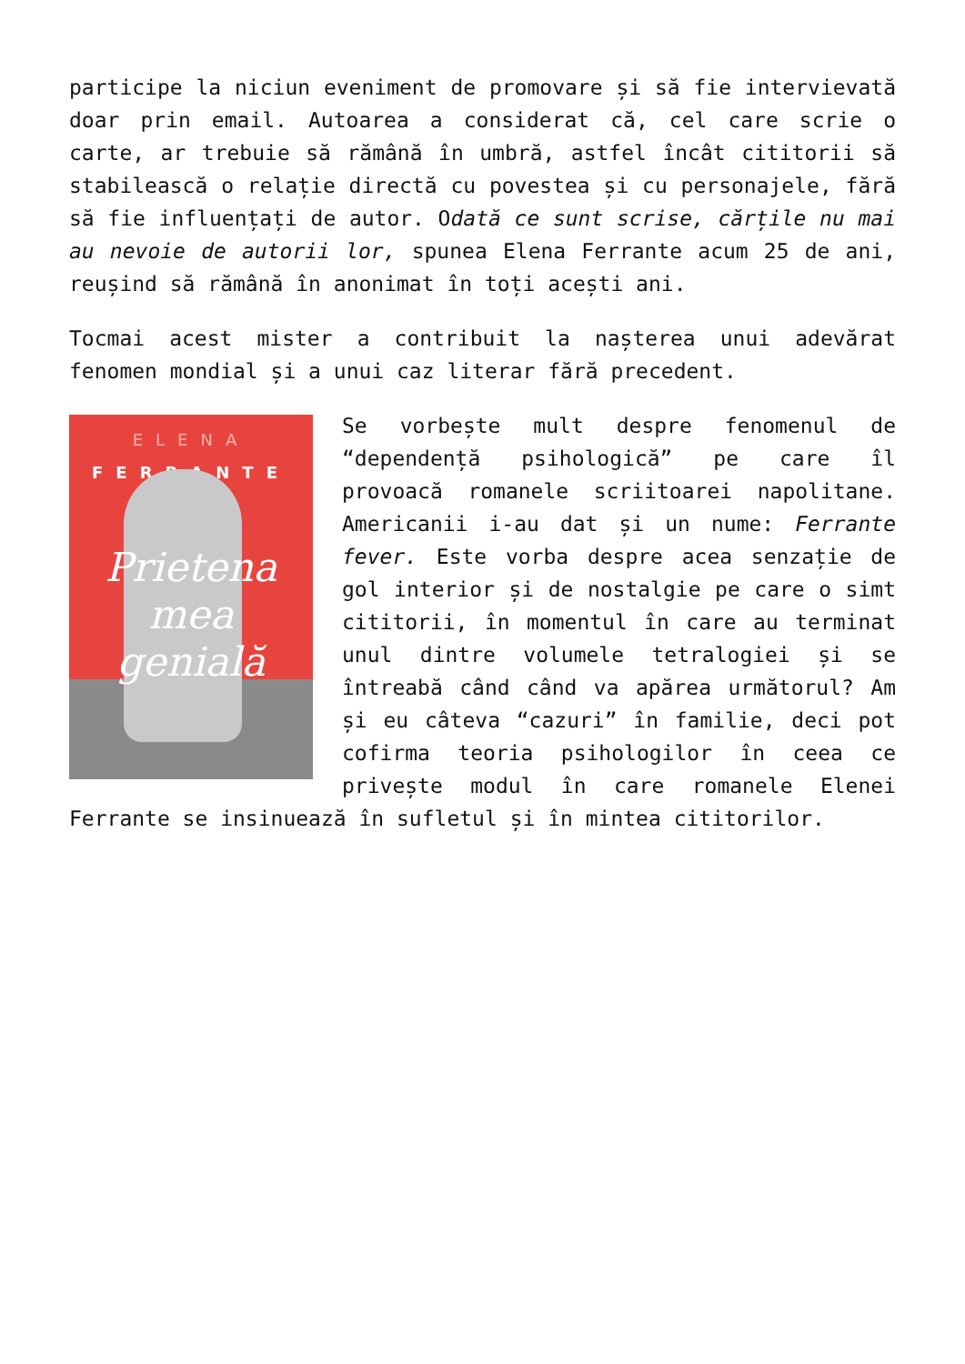participe la niciun eveniment de promovare și să fie intervievată doar prin email. Autoarea a considerat că, cel care scrie o carte, ar trebuie să rămână în umbră, astfel încât cititorii să stabilească o relație directă cu povestea și cu personajele, fără să fie influențați de autor. Odată ce sunt scrise, cărțile nu mai au nevoie de autorii lor, spunea Elena Ferrante acum 25 de ani, reușind să rămână în anonimat în toți acești ani.
Tocmai acest mister a contribuit la nașterea unui adevărat fenomen mondial și a unui caz literar fără precedent.
ELENA
FERRANTE
Prietena
mea
genială
Se vorbește mult despre fenomenul de “dependență psihologică” pe care îl provoacă romanele scriitoarei napolitane. Americanii i-au dat și un nume: Ferrante fever. Este vorba despre acea senzație de gol interior și de nostalgie pe care o simt cititorii, în momentul în care au terminat unul dintre volumele tetralogiei și se întreabă când când va apărea următorul? Am și eu câteva “cazuri” în familie, deci pot cofirma teoria psihologilor în ceea ce privește modul în care romanele Elenei Ferrante se insinuează în sufletul și în mintea cititorilor.